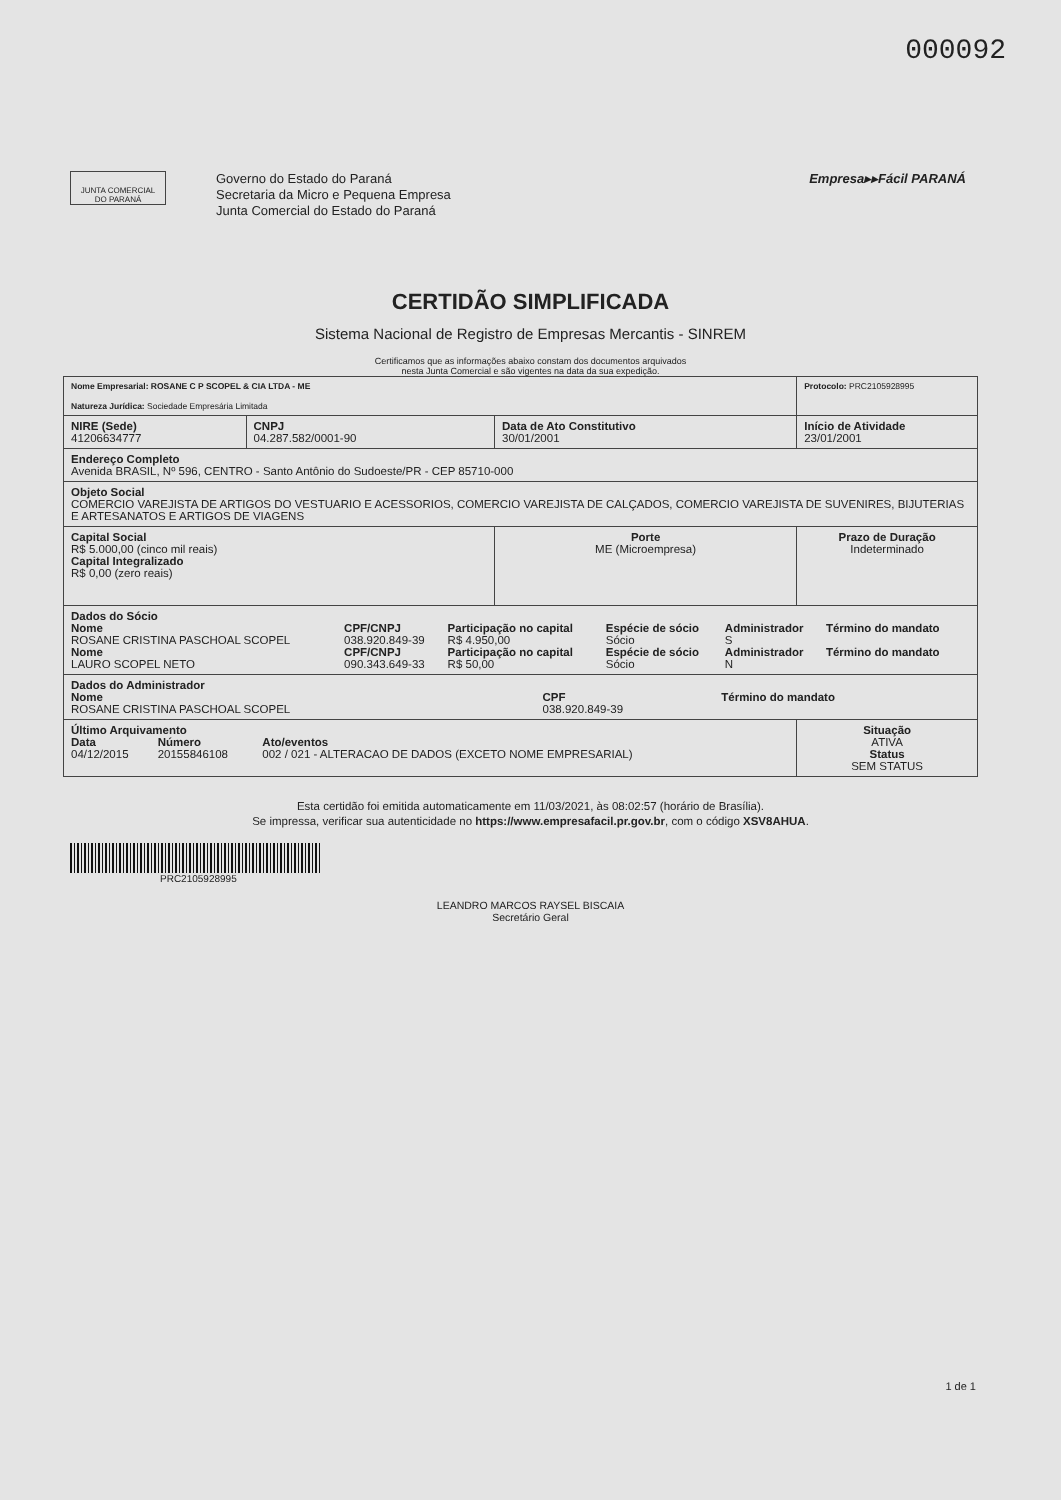000092
JUNTA COMERCIAL
DO PARANÁ
Governo do Estado do Paraná
Secretaria da Micro e Pequena Empresa
Junta Comercial do Estado do Paraná
Empresa▸▸Fácil PARANÁ
CERTIDÃO SIMPLIFICADA
Sistema Nacional de Registro de Empresas Mercantis - SINREM
Certificamos que as informações abaixo constam dos documentos arquivados
nesta Junta Comercial e são vigentes na data da sua expedição.
| Nome Empresarial: ROSANE C P SCOPEL & CIA LTDA - ME Natureza Jurídica: Sociedade Empresária Limitada | | | Protocolo: PRC2105928995 |
| NIRE (Sede) 41206634777 | CNPJ 04.287.582/0001-90 | Data de Ato Constitutivo 30/01/2001 | Início de Atividade 23/01/2001 |
| Endereço Completo Avenida BRASIL, Nº 596, CENTRO - Santo Antônio do Sudoeste/PR - CEP 85710-000 | | | |
| Objeto Social COMERCIO VAREJISTA DE ARTIGOS DO VESTUARIO E ACESSORIOS, COMERCIO VAREJISTA DE CALÇADOS, COMERCIO VAREJISTA DE SUVENIRES, BIJUTERIAS E ARTESANATOS E ARTIGOS DE VIAGENS | | | |
| Capital Social R$ 5.000,00 (cinco mil reais) Capital Integralizado R$ 0,00 (zero reais) | | Porte ME (Microempresa) | Prazo de Duração Indeterminado |
| Dados do Sócio / Nome ROSANE CRISTINA PASCHOAL SCOPEL / CPF/CNPJ 038.920.849-39 / Participação no capital R$ 4.950,00 / Espécie de sócio Sócio / Administrador S / Término do mandato / / Nome LAURO SCOPEL NETO / CPF/CNPJ 090.343.649-33 / Participação no capital R$ 50,00 / Espécie de sócio Sócio / Administrador N / Término do mandato / | | | |
| Dados do Administrador / Nome ROSANE CRISTINA PASCHOAL SCOPEL / CPF 038.920.849-39 / Término do mandato / | | | |
| Último Arquivamento / Data 04/12/2015 / Número 20155846108 / Ato/eventos 002 / 021 - ALTERACAO DE DADOS (EXCETO NOME EMPRESARIAL) / | | | Situação ATIVA Status SEM STATUS |
Esta certidão foi emitida automaticamente em 11/03/2021, às 08:02:57 (horário de Brasília).
Se impressa, verificar sua autenticidade no https://www.empresafacil.pr.gov.br, com o código XSV8AHUA.
PRC2105928995
LEANDRO MARCOS RAYSEL BISCAIA
Secretário Geral
1 de 1